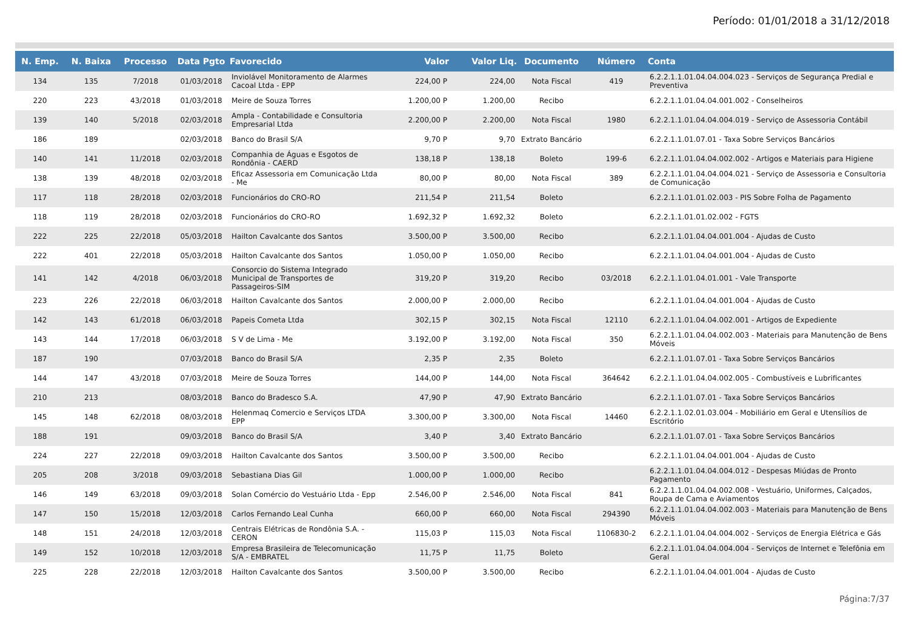Período: 01/01/2018 a 31/12/2018
| N. Emp. | N. Baixa | Processo | Data Pgto | Favorecido | Valor | Valor Liq. | Documento | Número | Conta |
| --- | --- | --- | --- | --- | --- | --- | --- | --- | --- |
| 134 | 135 | 7/2018 | 01/03/2018 | Inviolável Monitoramento de Alarmes Cacoal Ltda - EPP | 224,00 P | 224,00 | Nota Fiscal | 419 | 6.2.2.1.1.01.04.04.004.023 - Serviços de Segurança Predial e Preventiva |
| 220 | 223 | 43/2018 | 01/03/2018 | Meire de Souza Torres | 1.200,00 P | 1.200,00 | Recibo | | 6.2.2.1.1.01.04.04.001.002 - Conselheiros |
| 139 | 140 | 5/2018 | 02/03/2018 | Ampla - Contabilidade e Consultoria Empresarial Ltda | 2.200,00 P | 2.200,00 | Nota Fiscal | 1980 | 6.2.2.1.1.01.04.04.004.019 - Serviço de Assessoria Contábil |
| 186 | 189 | | 02/03/2018 | Banco do Brasil S/A | 9,70 P | 9,70 | Extrato Bancário | | 6.2.2.1.1.01.07.01 - Taxa Sobre Serviços Bancários |
| 140 | 141 | 11/2018 | 02/03/2018 | Companhia de Águas e Esgotos de Rondônia - CAERD | 138,18 P | 138,18 | Boleto | 199-6 | 6.2.2.1.1.01.04.04.002.002 - Artigos e Materiais para Higiene |
| 138 | 139 | 48/2018 | 02/03/2018 | Eficaz Assessoria em Comunicação Ltda - Me | 80,00 P | 80,00 | Nota Fiscal | 389 | 6.2.2.1.1.01.04.04.004.021 - Serviço de Assessoria e Consultoria de Comunicação |
| 117 | 118 | 28/2018 | 02/03/2018 | Funcionários do CRO-RO | 211,54 P | 211,54 | Boleto | | 6.2.2.1.1.01.01.02.003 - PIS Sobre Folha de Pagamento |
| 118 | 119 | 28/2018 | 02/03/2018 | Funcionários do CRO-RO | 1.692,32 P | 1.692,32 | Boleto | | 6.2.2.1.1.01.01.02.002 - FGTS |
| 222 | 225 | 22/2018 | 05/03/2018 | Hailton Cavalcante dos Santos | 3.500,00 P | 3.500,00 | Recibo | | 6.2.2.1.1.01.04.04.001.004 - Ajudas de Custo |
| 222 | 401 | 22/2018 | 05/03/2018 | Hailton Cavalcante dos Santos | 1.050,00 P | 1.050,00 | Recibo | | 6.2.2.1.1.01.04.04.001.004 - Ajudas de Custo |
| 141 | 142 | 4/2018 | 06/03/2018 | Consorcio do Sistema Integrado Municipal de Transportes de Passageiros-SIM | 319,20 P | 319,20 | Recibo | 03/2018 | 6.2.2.1.1.01.04.01.001 - Vale Transporte |
| 223 | 226 | 22/2018 | 06/03/2018 | Hailton Cavalcante dos Santos | 2.000,00 P | 2.000,00 | Recibo | | 6.2.2.1.1.01.04.04.001.004 - Ajudas de Custo |
| 142 | 143 | 61/2018 | 06/03/2018 | Papeis Cometa Ltda | 302,15 P | 302,15 | Nota Fiscal | 12110 | 6.2.2.1.1.01.04.04.002.001 - Artigos de Expediente |
| 143 | 144 | 17/2018 | 06/03/2018 | S V de Lima - Me | 3.192,00 P | 3.192,00 | Nota Fiscal | 350 | 6.2.2.1.1.01.04.04.002.003 - Materiais para Manutenção de Bens Móveis |
| 187 | 190 | | 07/03/2018 | Banco do Brasil S/A | 2,35 P | 2,35 | Boleto | | 6.2.2.1.1.01.07.01 - Taxa Sobre Serviços Bancários |
| 144 | 147 | 43/2018 | 07/03/2018 | Meire de Souza Torres | 144,00 P | 144,00 | Nota Fiscal | 364642 | 6.2.2.1.1.01.04.04.002.005 - Combustíveis e Lubrificantes |
| 210 | 213 | | 08/03/2018 | Banco do Bradesco S.A. | 47,90 P | 47,90 | Extrato Bancário | | 6.2.2.1.1.01.07.01 - Taxa Sobre Serviços Bancários |
| 145 | 148 | 62/2018 | 08/03/2018 | Helenmaq Comercio e Serviços LTDA EPP | 3.300,00 P | 3.300,00 | Nota Fiscal | 14460 | 6.2.2.1.1.02.01.03.004 - Mobiliário em Geral e Utensílios de Escritório |
| 188 | 191 | | 09/03/2018 | Banco do Brasil S/A | 3,40 P | 3,40 | Extrato Bancário | | 6.2.2.1.1.01.07.01 - Taxa Sobre Serviços Bancários |
| 224 | 227 | 22/2018 | 09/03/2018 | Hailton Cavalcante dos Santos | 3.500,00 P | 3.500,00 | Recibo | | 6.2.2.1.1.01.04.04.001.004 - Ajudas de Custo |
| 205 | 208 | 3/2018 | 09/03/2018 | Sebastiana Dias Gil | 1.000,00 P | 1.000,00 | Recibo | | 6.2.2.1.1.01.04.04.004.012 - Despesas Miúdas de Pronto Pagamento |
| 146 | 149 | 63/2018 | 09/03/2018 | Solan Comércio do Vestuário Ltda - Epp | 2.546,00 P | 2.546,00 | Nota Fiscal | 841 | 6.2.2.1.1.01.04.04.002.008 - Vestuário, Uniformes, Calçados, Roupa de Cama e Aviamentos |
| 147 | 150 | 15/2018 | 12/03/2018 | Carlos Fernando Leal Cunha | 660,00 P | 660,00 | Nota Fiscal | 294390 | 6.2.2.1.1.01.04.04.002.003 - Materiais para Manutenção de Bens Móveis |
| 148 | 151 | 24/2018 | 12/03/2018 | Centrais Elétricas de Rondônia S.A. - CERON | 115,03 P | 115,03 | Nota Fiscal | 1106830-2 | 6.2.2.1.1.01.04.04.004.002 - Serviços de Energia Elétrica e Gás |
| 149 | 152 | 10/2018 | 12/03/2018 | Empresa Brasileira de Telecomunicação S/A - EMBRATEL | 11,75 P | 11,75 | Boleto | | 6.2.2.1.1.01.04.04.004.004 - Serviços de Internet e Telefônia em Geral |
| 225 | 228 | 22/2018 | 12/03/2018 | Hailton Cavalcante dos Santos | 3.500,00 P | 3.500,00 | Recibo | | 6.2.2.1.1.01.04.04.001.004 - Ajudas de Custo |
Página:7/37